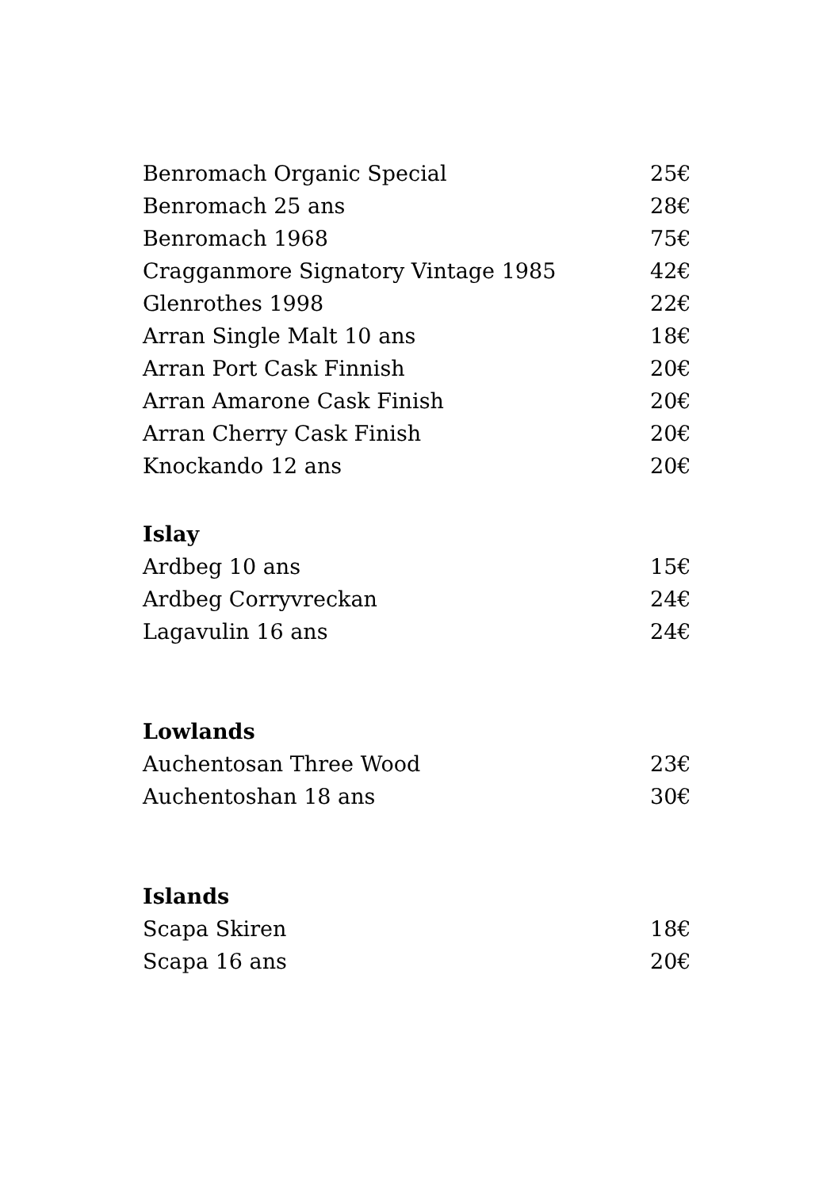| Benromach Organic Special | 25€ |
| Benromach 25 ans | 28€ |
| Benromach 1968 | 75€ |
| Cragganmore Signatory Vintage 1985 | 42€ |
| Glenrothes 1998 | 22€ |
| Arran Single Malt 10 ans | 18€ |
| Arran Port Cask Finnish | 20€ |
| Arran Amarone Cask Finish | 20€ |
| Arran Cherry Cask Finish | 20€ |
| Knockando 12 ans | 20€ |
Islay
| Ardbeg 10 ans | 15€ |
| Ardbeg Corryvreckan | 24€ |
| Lagavulin 16 ans | 24€ |
Lowlands
| Auchentosan Three Wood | 23€ |
| Auchentoshan 18 ans | 30€ |
Islands
| Scapa Skiren | 18€ |
| Scapa 16 ans | 20€ |